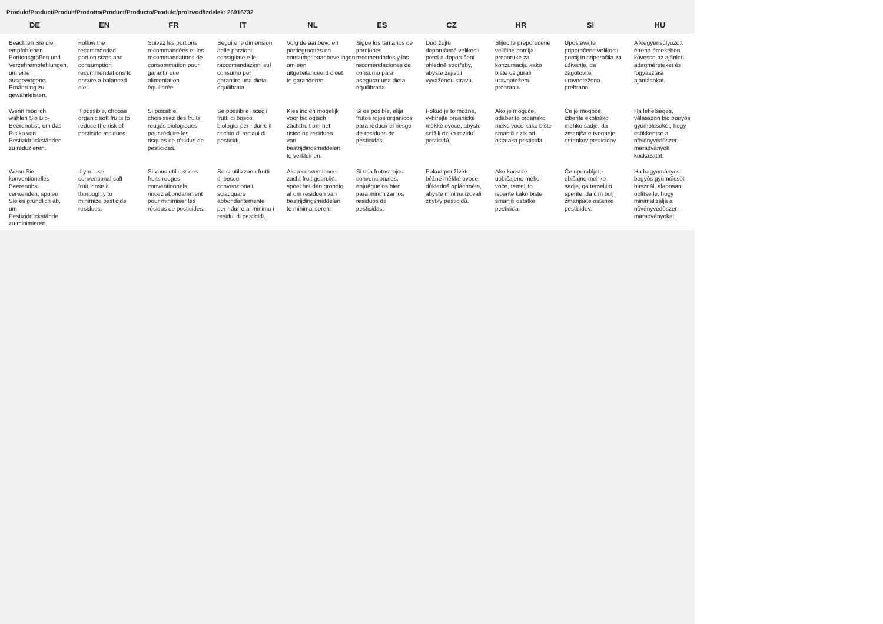Produkt/Product/Produit/Prodotto/Product/Producto/Produkt/proizvod/Izdelek: 26916732
| DE | EN | FR | IT | NL | ES | CZ | HR | SI | HU |
| --- | --- | --- | --- | --- | --- | --- | --- | --- | --- |
| Beachten Sie die empfohlenen Portionsgrößen und Verzehrempfehlungen, um eine ausgewogene Ernährung zu gewährleisten. | Follow the recommended portion sizes and consumption recommendations to ensure a balanced diet. | Suivez les portions recommandées et les recommandations de consommation pour garantir une alimentation équilibrée. | Seguire le dimensioni delle porzioni consigliate e le raccomandazioni sul consumo per garantire una dieta equilibrata. | Volg de aanbevolen portiegroottes en consumptieaanbevelingen om een uitgebalanceerd dieet te garanderen. | Sigue los tamaños de porciones recomendados y las recomendaciones de consumo para asegurar una dieta equilibrada. | Dodržujte doporučené velikosti porcí a doporučení ohledně spotřeby, abyste zajistili vyváženou stravu. | Slijedite preporučene veličine porcija i preporuke za konzumaciju kako biste osigurali uravnoteženu prehranu. | Upoštevajte priporočene velikosti porcij in priporočila za uživanje, da zagotovite uravnoteženo prehrano. | A kiegyensúlyozott étrend érdekében kövesse az ajánlott adagméreteket és fogyasztási ajánlásokat. |
| Wenn möglich, wählen Sie Bio-Beerenobst, um das Risiko von Pestizidrückständen zu reduzieren. | If possible, choose organic soft fruits to reduce the risk of pesticide residues. | Si possible, choisissez des fruits rouges biologiques pour réduire les risques de résidus de pesticides. | Se possibile, scegli frutti di bosco biologici per ridurre il rischio di residui di pesticidi. | Kies indien mogelijk voor biologisch zachtfruit om het risico op residuen van bestrijdingsmiddelen te verkleinen. | Si es posible, elija frutos rojos orgánicos para reducir el riesgo de residuos de pesticidas. | Pokud je to možné, vybírejte organické měkké ovoce, abyste snížili riziko reziduí pesticidů. | Ako je moguće, odaberite organsko meko voće kako biste smanjili rizik od ostataka pesticida. | Če je mogoče, izberite ekološko mehko sadje, da zmanjšate tveganje ostankov pesticidov. | Ha lehetséges, válasszon bio bogyós gyümölcsöket, hogy csökkentse a növényvédőszer-maradványok kockázatát. |
| Wenn Sie konventionelles Beerenobst verwenden, spülen Sie es gründlich ab, um Pestizidrückstände zu minimieren. | If you use conventional soft fruit, rinse it thoroughly to minimize pesticide residues. | Si vous utilisez des fruits rouges conventionnels, rincez abondamment pour minimiser les résidus de pesticides. | Se si utilizzano frutti di bosco convenzionali, sciacquare abbondantemente per ridurre al minimo i residui di pesticidi. | Als u conventioneel zacht fruit gebruikt, spoel het dan grondig af om residuen van bestrijdingsmiddelen te minimaliseren. | Si usa frutos rojos convencionales, enjuáguelos bien para minimizar los residuos de pesticidas. | Pokud používáte běžné měkké ovoce, důkladně opláchněte, abyste minimalizovali zbytky pesticidů. | Ako koristite uobičajeno meko voće, temeljito isperite kako biste smanjili ostatke pesticida. | Če uporabljate običajno mehko sadje, ga temeljito sperite, da čim bolj zmanjšate ostanke pesticidov. | Ha hagyományos bogyós gyümölcsöt használ, alaposan öblítse le, hogy minimalizálja a növényvédőszer-maradványokat. |